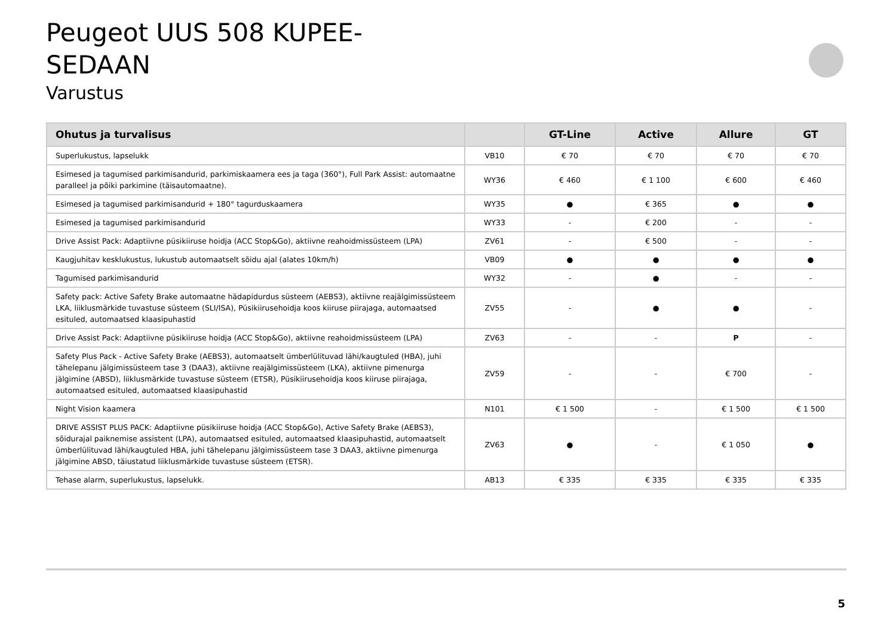Peugeot UUS 508 KUPEE-SEDAAN
Varustus
| Ohutus ja turvalisus | | GT-Line | Active | Allure | GT |
| --- | --- | --- | --- | --- | --- |
| Superlukustus, lapselukk | VB10 | € 70 | € 70 | € 70 | € 70 |
| Esimesed ja tagumised parkimisandurid, parkimiskaamera ees ja taga (360°), Full Park Assist: automaatne paralleel ja põiki parkimine (täisautomaatne). | WY36 | € 460 | € 1 100 | € 600 | € 460 |
| Esimesed ja tagumised parkimisandurid + 180° tagurduskaamera | WY35 | ● | € 365 | ● | ● |
| Esimesed ja tagumised parkimisandurid | WY33 | - | € 200 | - | - |
| Drive Assist Pack: Adaptiivne püsikiiruse hoidja (ACC Stop&Go), aktiivne reahoidmissüsteem (LPA) | ZV61 | - | € 500 | - | - |
| Kaugjuhitav kesklukustus, lukustub automaatselt sõidu ajal (alates 10km/h) | VB09 | ● | ● | ● | ● |
| Tagumised parkimisandurid | WY32 | - | ● | - | - |
| Safety pack: Active Safety Brake automaatne hädapidurdus süsteem (AEBS3), aktiivne reajälgimissüsteem LKA, liiklusmärkide tuvastuse süsteem (SLI/ISA), Püsikiirusehoidja koos kiiruse piirajaga, automaatsed esituled, automaatsed klaasipuhastid | ZV55 | - | ● | ● | - |
| Drive Assist Pack: Adaptiivne püsikiiruse hoidja (ACC Stop&Go), aktiivne reahoidmissüsteem (LPA) | ZV63 | - | - | P | - |
| Safety Plus Pack - Active Safety Brake (AEBS3), automaatselt ümberlülituvad lähi/kaugtuled (HBA), juhi tähelepanu jälgimissüsteem tase 3 (DAA3), aktiivne reajälgimissüsteem (LKA), aktiivne pimenurga jälgimine (ABSD), liiklusmärkide tuvastuse süsteem (ETSR), Püsikiirusehoidja koos kiiruse piirajaga, automaatsed esituled, automaatsed klaasipuhastid | ZV59 | - | - | € 700 | - |
| Night Vision kaamera | N101 | € 1 500 | - | € 1 500 | € 1 500 |
| DRIVE ASSIST PLUS PACK: Adaptiivne püsikiiruse hoidja (ACC Stop&Go), Active Safety Brake (AEBS3), sõidurajal paiknemise assistent (LPA), automaatsed esituled, automaatsed klaasipuhastid, automaatselt ümberlülituvad lähi/kaugtuled HBA, juhi tähelepanu jälgimissüsteem tase 3 DAA3, aktiivne pimenurga jälgimine ABSD, täiustatud liiklusmärkide tuvastuse süsteem (ETSR). | ZV63 | ● | - | € 1 050 | ● |
| Tehase alarm, superlukustus, lapselukk. | AB13 | € 335 | € 335 | € 335 | € 335 |
5